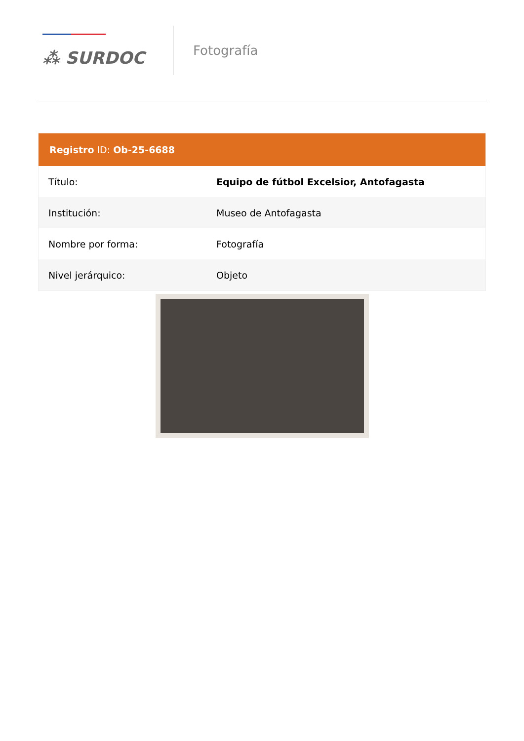⁂ SURDOC
Fotografía
Registro ID: Ob-25-6688
| Título: | Equipo de fútbol Excelsior, Antofagasta |
| Institución: | Museo de Antofagasta |
| Nombre por forma: | Fotografía |
| Nivel jerárquico: | Objeto |